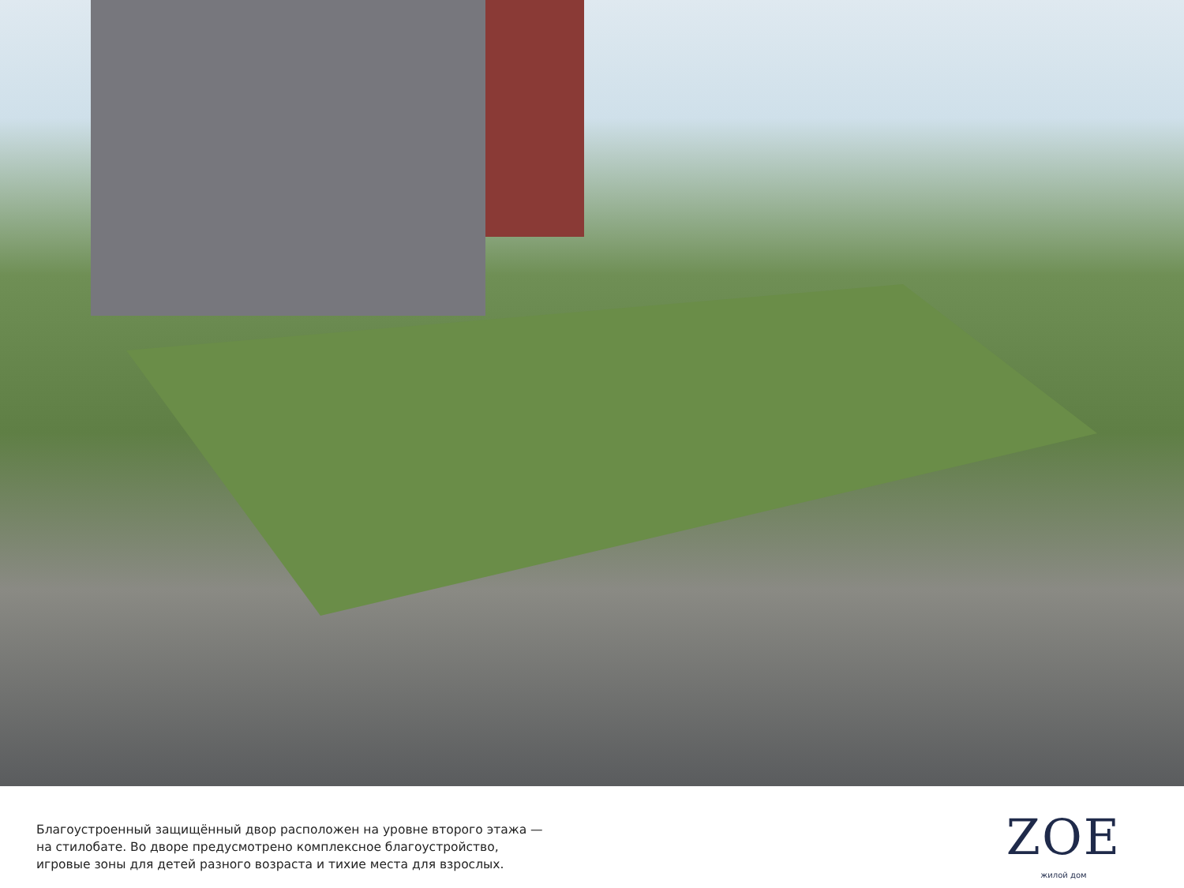Благоустроенный защищённый двор расположен на уровне второго этажа —
на стилобате. Во дворе предусмотрено комплексное благоустройство,
игровые зоны для детей разного возраста и тихие места для взрослых.
ZOE
жилой дом